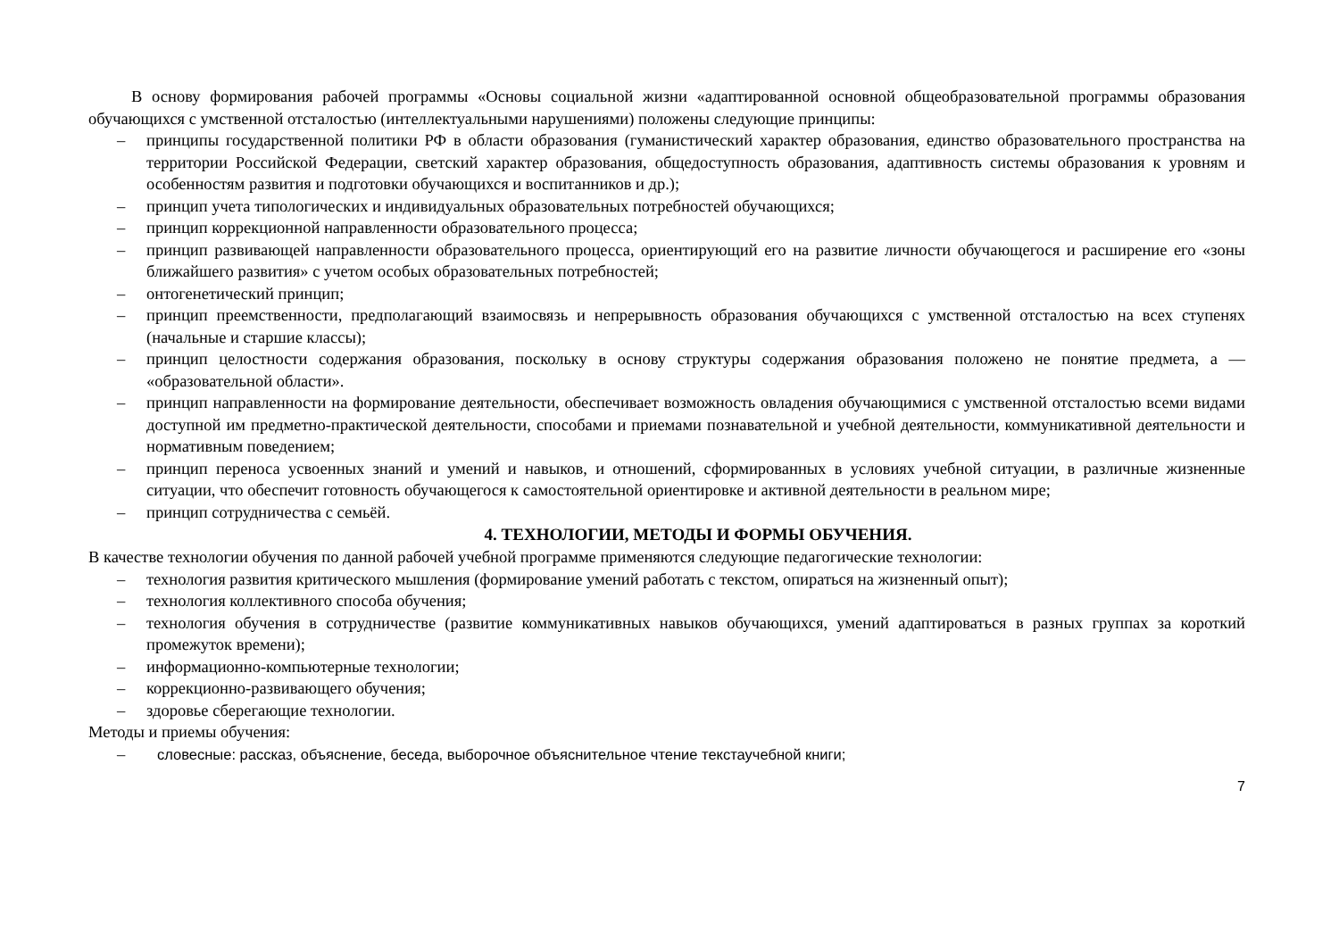В основу формирования рабочей программы «Основы социальной жизни «адаптированной основной общеобразовательной программы образования обучающихся с умственной отсталостью (интеллектуальными нарушениями) положены следующие принципы:
– принципы государственной политики РФ в области образования (гуманистический характер образования, единство образовательного пространства на территории Российской Федерации, светский характер образования, общедоступность образования, адаптивность системы образования к уровням и особенностям развития и подготовки обучающихся и воспитанников и др.);
– принцип учета типологических и индивидуальных образовательных потребностей обучающихся;
– принцип коррекционной направленности образовательного процесса;
– принцип развивающей направленности образовательного процесса, ориентирующий его на развитие личности обучающегося и расширение его «зоны ближайшего развития» с учетом особых образовательных потребностей;
– онтогенетический принцип;
– принцип преемственности, предполагающий взаимосвязь и непрерывность образования обучающихся с умственной отсталостью на всех ступенях (начальные и старшие классы);
– принцип целостности содержания образования, поскольку в основу структуры содержания образования положено не понятие предмета, а — «образовательной области».
– принцип направленности на формирование деятельности, обеспечивает возможность овладения обучающимися с умственной отсталостью всеми видами доступной им предметно-практической деятельности, способами и приемами познавательной и учебной деятельности, коммуникативной деятельности и нормативным поведением;
– принцип переноса усвоенных знаний и умений и навыков, и отношений, сформированных в условиях учебной ситуации, в различные жизненные ситуации, что обеспечит готовность обучающегося к самостоятельной ориентировке и активной деятельности в реальном мире;
– принцип сотрудничества с семьёй.
4. ТЕХНОЛОГИИ, МЕТОДЫ И ФОРМЫ ОБУЧЕНИЯ.
В качестве технологии обучения по данной рабочей учебной программе применяются следующие педагогические технологии:
– технология развития критического мышления (формирование умений работать с текстом, опираться на жизненный опыт);
– технология коллективного способа обучения;
– технология обучения в сотрудничестве (развитие коммуникативных навыков обучающихся, умений адаптироваться в разных группах за короткий промежуток времени);
– информационно-компьютерные технологии;
– коррекционно-развивающего обучения;
– здоровье сберегающие технологии.
Методы и приемы обучения:
– словесные: рассказ, объяснение, беседа, выборочное объяснительное чтение текстаучебной книги;
7